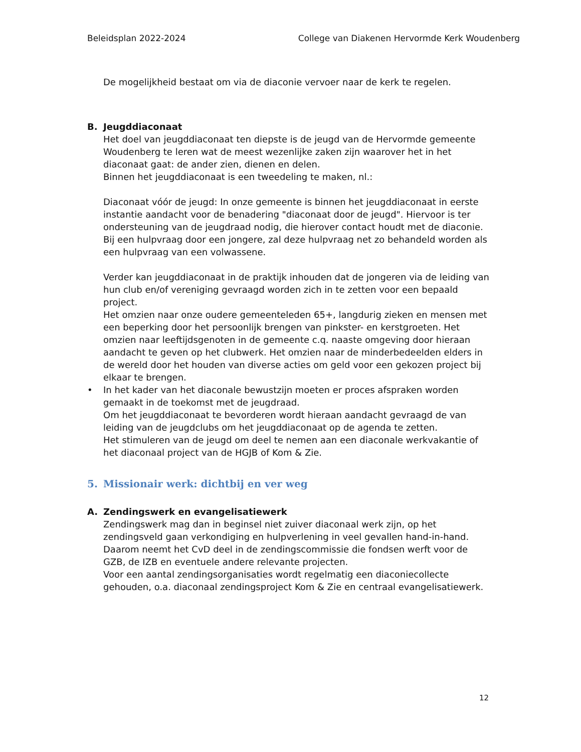Beleidsplan 2022-2024 College van Diakenen Hervormde Kerk Woudenberg
De mogelijkheid bestaat om via de diaconie vervoer naar de kerk te regelen.
B. Jeugddiaconaat
Het doel van jeugddiaconaat ten diepste is de jeugd van de Hervormde gemeente Woudenberg te leren wat de meest wezenlijke zaken zijn waarover het in het diaconaat gaat: de ander zien, dienen en delen.
Binnen het jeugddiaconaat is een tweedeling te maken, nl.:
Diaconaat vóór de jeugd: In onze gemeente is binnen het jeugddiaconaat in eerste instantie aandacht voor de benadering "diaconaat door de jeugd". Hiervoor is ter ondersteuning van de jeugdraad nodig, die hierover contact houdt met de diaconie.
Bij een hulpvraag door een jongere, zal deze hulpvraag net zo behandeld worden als een hulpvraag van een volwassene.
Verder kan jeugddiaconaat in de praktijk inhouden dat de jongeren via de leiding van hun club en/of vereniging gevraagd worden zich in te zetten voor een bepaald project.
Het omzien naar onze oudere gemeenteleden 65+, langdurig zieken en mensen met een beperking door het persoonlijk brengen van pinkster- en kerstgroeten. Het omzien naar leeftijdsgenoten in de gemeente c.q. naaste omgeving door hieraan aandacht te geven op het clubwerk. Het omzien naar de minderbedeelden elders in de wereld door het houden van diverse acties om geld voor een gekozen project bij elkaar te brengen.
• In het kader van het diaconale bewustzijn moeten er proces afspraken worden gemaakt in de toekomst met de jeugdraad.
Om het jeugddiaconaat te bevorderen wordt hieraan aandacht gevraagd de van leiding van de jeugdclubs om het jeugddiaconaat op de agenda te zetten.
Het stimuleren van de jeugd om deel te nemen aan een diaconale werkvakantie of het diaconaal project van de HGJB of Kom & Zie.
5. Missionair werk: dichtbij en ver weg
A. Zendingswerk en evangelisatiewerk
Zendingswerk mag dan in beginsel niet zuiver diaconaal werk zijn, op het zendingsveld gaan verkondiging en hulpverlening in veel gevallen hand-in-hand. Daarom neemt het CvD deel in de zendingscommissie die fondsen werft voor de GZB, de IZB en eventuele andere relevante projecten.
Voor een aantal zendingsorganisaties wordt regelmatig een diaconiecollecte gehouden, o.a. diaconaal zendingsproject Kom & Zie en centraal evangelisatiewerk.
12